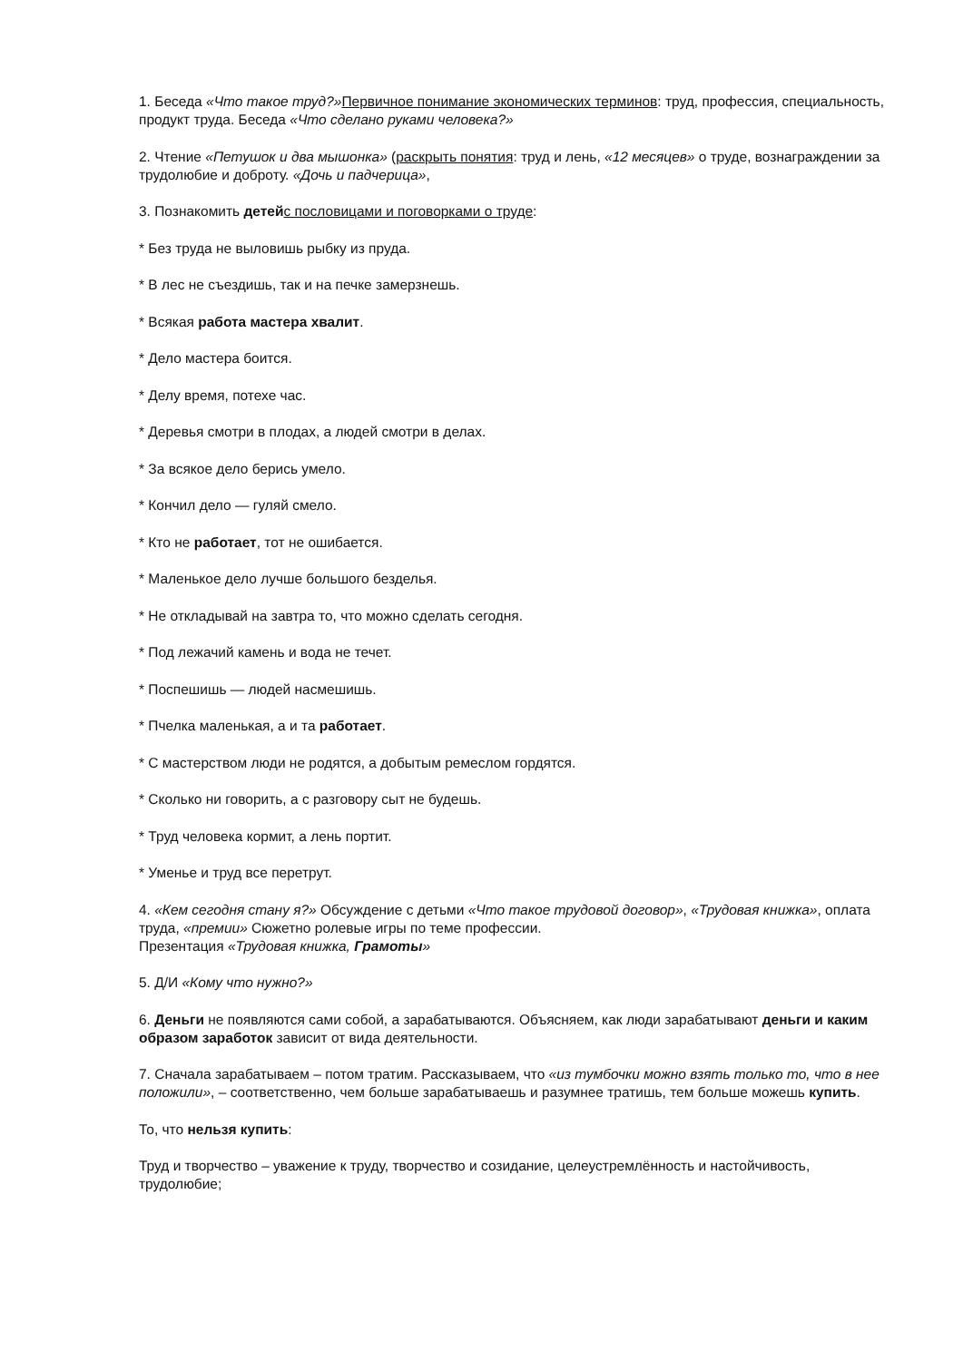1. Беседа «Что такое труд?»Первичное понимание экономических терминов: труд, профессия, специальность, продукт труда. Беседа «Что сделано руками человека?»
2. Чтение «Петушок и два мышонка» (раскрыть понятия: труд и лень, «12 месяцев» о труде, вознаграждении за трудолюбие и доброту. «Дочь и падчерица»,
3. Познакомить детей с пословицами и поговорками о труде:
* Без труда не выловишь рыбку из пруда.
* В лес не съездишь, так и на печке замерзнешь.
* Всякая работа мастера хвалит.
* Дело мастера боится.
* Делу время, потехе час.
* Деревья смотри в плодах, а людей смотри в делах.
* За всякое дело берись умело.
* Кончил дело — гуляй смело.
* Кто не работает, тот не ошибается.
* Маленькое дело лучше большого безделья.
* Не откладывай на завтра то, что можно сделать сегодня.
* Под лежачий камень и вода не течет.
* Поспешишь — людей насмешишь.
* Пчелка маленькая, а и та работает.
* С мастерством люди не родятся, а добытым ремеслом гордятся.
* Сколько ни говорить, а с разговору сыт не будешь.
* Труд человека кормит, а лень портит.
* Уменье и труд все перетрут.
4. «Кем сегодня стану я?» Обсуждение с детьми «Что такое трудовой договор», «Трудовая книжка», оплата труда, «премии» Сюжетно ролевые игры по теме профессии.
Презентация «Трудовая книжка, Грамоты»
5. Д/И «Кому что нужно?»
6. Деньги не появляются сами собой, а зарабатываются. Объясняем, как люди зарабатывают деньги и каким образом заработок зависит от вида деятельности.
7. Сначала зарабатываем – потом тратим. Рассказываем, что «из тумбочки можно взять только то, что в нее положили», – соответственно, чем больше зарабатываешь и разумнее тратишь, тем больше можешь купить.
То, что нельзя купить:
Труд и творчество – уважение к труду, творчество и созидание, целеустремлённость и настойчивость, трудолюбие;